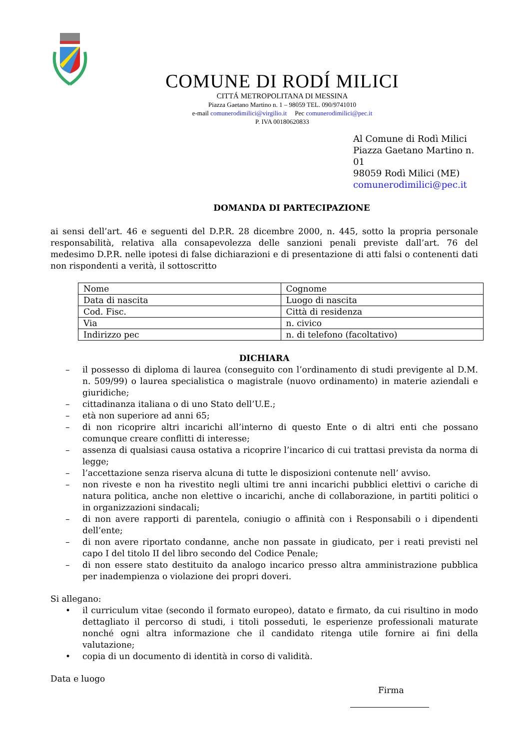COMUNE DI RODÍ MILICI
CITTÁ METROPOLITANA DI MESSINA
Piazza Gaetano Martino n. 1 – 98059 TEL. 090/9741010
e-mail comunerodimilici@virgilio.it Pec comunerodimilici@pec.it
P. IVA 00180620833
Al Comune di Rodì Milici
Piazza Gaetano Martino n. 01
98059 Rodì Milici (ME)
comunerodimilici@pec.it
DOMANDA DI PARTECIPAZIONE
ai sensi dell’art. 46 e seguenti del D.P.R. 28 dicembre 2000, n. 445, sotto la propria personale responsabilità, relativa alla consapevolezza delle sanzioni penali previste dall’art. 76 del medesimo D.P.R. nelle ipotesi di false dichiarazioni e di presentazione di atti falsi o contenenti dati non rispondenti a verità, il sottoscritto
| Nome | Cognome |
| Data di nascita | Luogo di nascita |
| Cod. Fisc. | Città di residenza |
| Via | n. civico |
| Indirizzo pec | n. di telefono (facoltativo) |
DICHIARA
– il possesso di diploma di laurea (conseguito con l’ordinamento di studi previgente al D.M. n. 509/99) o laurea specialistica o magistrale (nuovo ordinamento) in materie aziendali e giuridiche;
– cittadinanza italiana o di uno Stato dell’U.E.;
– età non superiore ad anni 65;
– di non ricoprire altri incarichi all’interno di questo Ente o di altri enti che possano comunque creare conflitti di interesse;
– assenza di qualsiasi causa ostativa a ricoprire l’incarico di cui trattasi prevista da norma di legge;
– l’accettazione senza riserva alcuna di tutte le disposizioni contenute nell’ avviso.
– non riveste e non ha rivestito negli ultimi tre anni incarichi pubblici elettivi o cariche di natura politica, anche non elettive o incarichi, anche di collaborazione, in partiti politici o in organizzazioni sindacali;
– di non avere rapporti di parentela, coniugio o affinità con i Responsabili o i dipendenti dell’ente;
– di non avere riportato condanne, anche non passate in giudicato, per i reati previsti nel capo I del titolo II del libro secondo del Codice Penale;
– di non essere stato destituito da analogo incarico presso altra amministrazione pubblica per inadempienza o violazione dei propri doveri.
Si allegano:
• il curriculum vitae (secondo il formato europeo), datato e firmato, da cui risultino in modo dettagliato il percorso di studi, i titoli posseduti, le esperienze professionali maturate nonché ogni altra informazione che il candidato ritenga utile fornire ai fini della valutazione;
• copia di un documento di identità in corso di validità.
Data e luogo
Firma